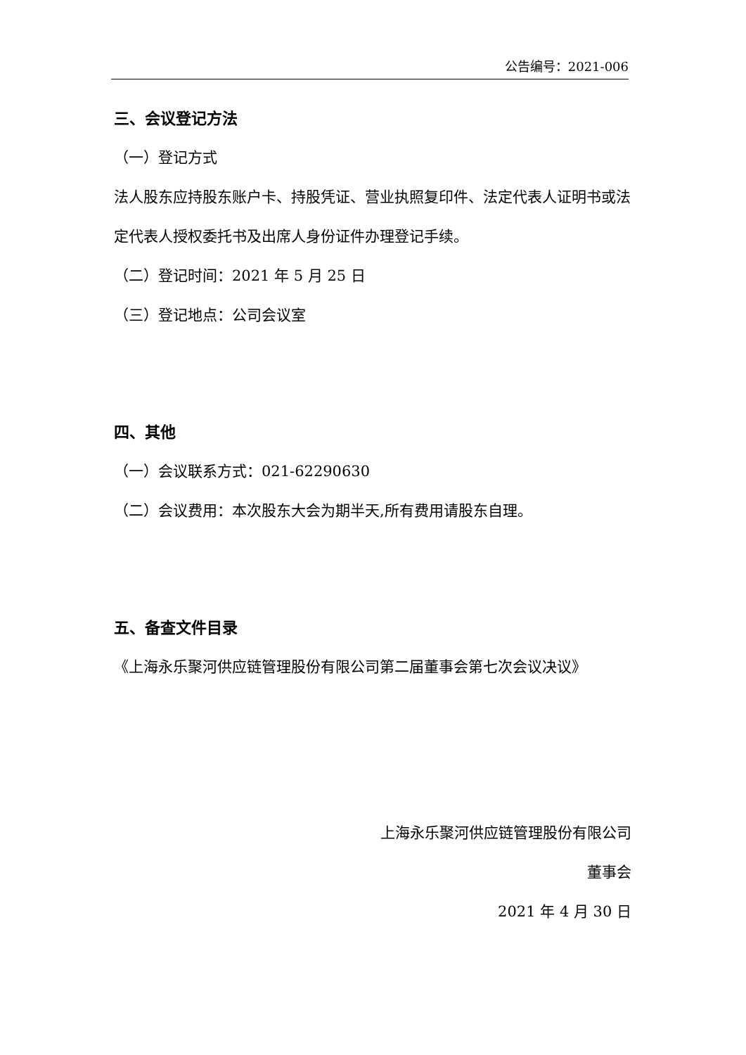公告编号：2021-006
三、会议登记方法
（一）登记方式
法人股东应持股东账户卡、持股凭证、营业执照复印件、法定代表人证明书或法定代表人授权委托书及出席人身份证件办理登记手续。
（二）登记时间：2021 年 5 月 25 日
（三）登记地点：公司会议室
四、其他
（一）会议联系方式：021-62290630
（二）会议费用：本次股东大会为期半天,所有费用请股东自理。
五、备查文件目录
《上海永乐聚河供应链管理股份有限公司第二届董事会第七次会议决议》
上海永乐聚河供应链管理股份有限公司
董事会
2021 年 4 月 30 日